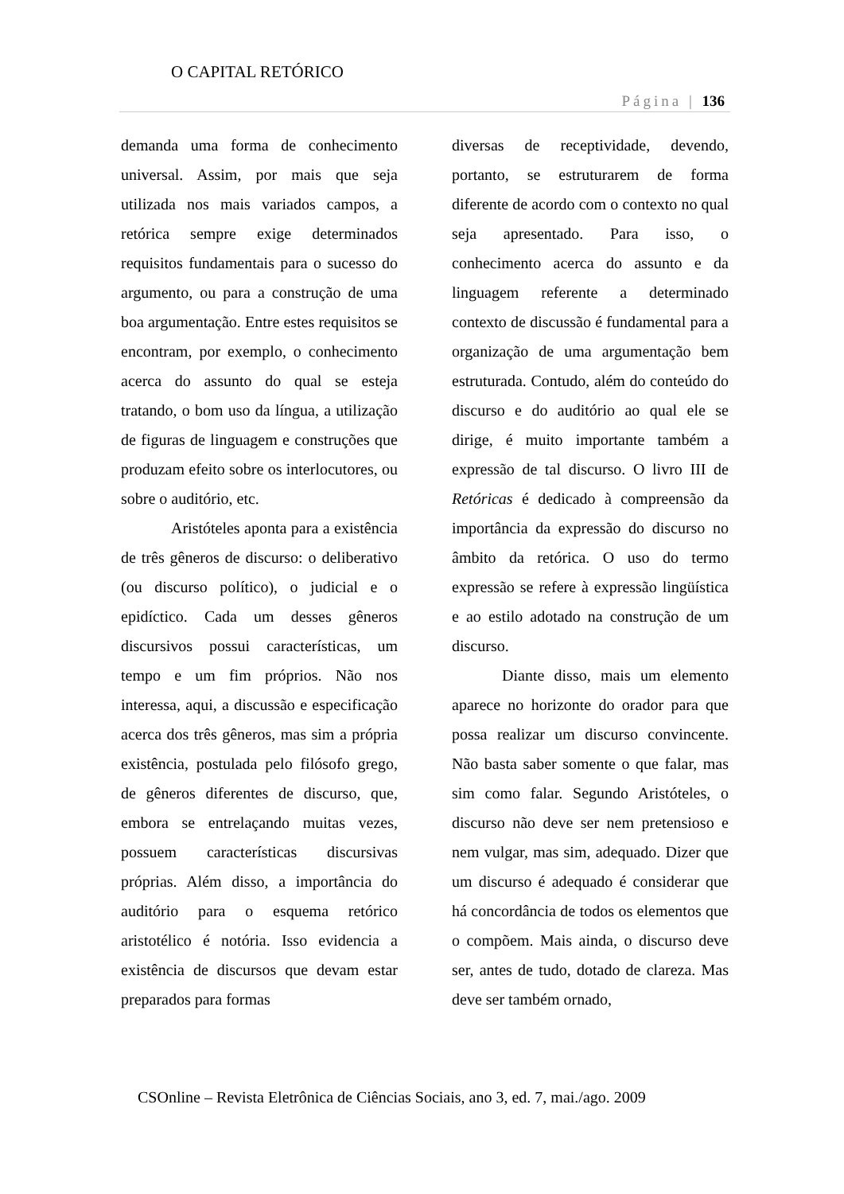O CAPITAL RETÓRICO
Página | 136
demanda uma forma de conhecimento universal. Assim, por mais que seja utilizada nos mais variados campos, a retórica sempre exige determinados requisitos fundamentais para o sucesso do argumento, ou para a construção de uma boa argumentação. Entre estes requisitos se encontram, por exemplo, o conhecimento acerca do assunto do qual se esteja tratando, o bom uso da língua, a utilização de figuras de linguagem e construções que produzam efeito sobre os interlocutores, ou sobre o auditório, etc.
Aristóteles aponta para a existência de três gêneros de discurso: o deliberativo (ou discurso político), o judicial e o epidíctico. Cada um desses gêneros discursivos possui características, um tempo e um fim próprios. Não nos interessa, aqui, a discussão e especificação acerca dos três gêneros, mas sim a própria existência, postulada pelo filósofo grego, de gêneros diferentes de discurso, que, embora se entrelaçando muitas vezes, possuem características discursivas próprias. Além disso, a importância do auditório para o esquema retórico aristotélico é notória. Isso evidencia a existência de discursos que devam estar preparados para formas
diversas de receptividade, devendo, portanto, se estruturarem de forma diferente de acordo com o contexto no qual seja apresentado. Para isso, o conhecimento acerca do assunto e da linguagem referente a determinado contexto de discussão é fundamental para a organização de uma argumentação bem estruturada. Contudo, além do conteúdo do discurso e do auditório ao qual ele se dirige, é muito importante também a expressão de tal discurso. O livro III de Retóricas é dedicado à compreensão da importância da expressão do discurso no âmbito da retórica. O uso do termo expressão se refere à expressão lingüística e ao estilo adotado na construção de um discurso.
Diante disso, mais um elemento aparece no horizonte do orador para que possa realizar um discurso convincente. Não basta saber somente o que falar, mas sim como falar. Segundo Aristóteles, o discurso não deve ser nem pretensioso e nem vulgar, mas sim, adequado. Dizer que um discurso é adequado é considerar que há concordância de todos os elementos que o compõem. Mais ainda, o discurso deve ser, antes de tudo, dotado de clareza. Mas deve ser também ornado,
CSOnline – Revista Eletrônica de Ciências Sociais, ano 3, ed. 7, mai./ago. 2009